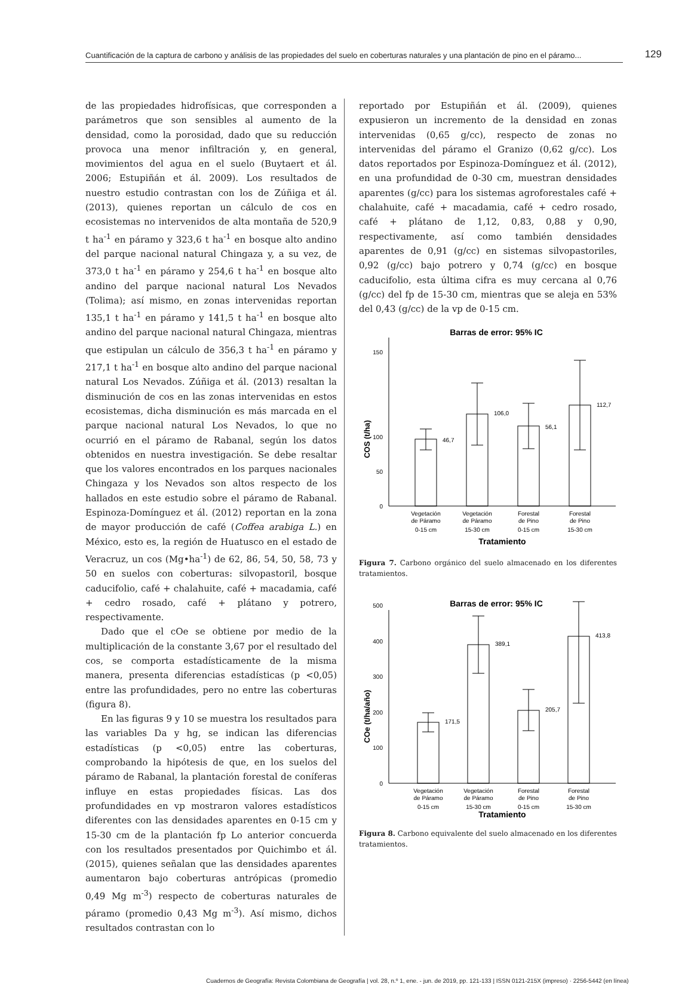Cuantificación de la captura de carbono y análisis de las propiedades del suelo en coberturas naturales y una plantación de pino en el páramo... 129
de las propiedades hidrofísicas, que corresponden a parámetros que son sensibles al aumento de la densidad, como la porosidad, dado que su reducción provoca una menor infiltración y, en general, movimientos del agua en el suelo (Buytaert et ál. 2006; Estupiñán et ál. 2009). Los resultados de nuestro estudio contrastan con los de Zúñiga et ál. (2013), quienes reportan un cálculo de cos en ecosistemas no intervenidos de alta montaña de 520,9 t ha<sup>-1</sup> en páramo y 323,6 t ha<sup>-1</sup> en bosque alto andino del parque nacional natural Chingaza y, a su vez, de 373,0 t ha<sup>-1</sup> en páramo y 254,6 t ha<sup>-1</sup> en bosque alto andino del parque nacional natural Los Nevados (Tolima); así mismo, en zonas intervenidas reportan 135,1 t ha<sup>-1</sup> en páramo y 141,5 t ha<sup>-1</sup> en bosque alto andino del parque nacional natural Chingaza, mientras que estipulan un cálculo de 356,3 t ha<sup>-1</sup> en páramo y 217,1 t ha<sup>-1</sup> en bosque alto andino del parque nacional natural Los Nevados. Zúñiga et ál. (2013) resaltan la disminución de cos en las zonas intervenidas en estos ecosistemas, dicha disminución es más marcada en el parque nacional natural Los Nevados, lo que no ocurrió en el páramo de Rabanal, según los datos obtenidos en nuestra investigación. Se debe resaltar que los valores encontrados en los parques nacionales Chingaza y los Nevados son altos respecto de los hallados en este estudio sobre el páramo de Rabanal. Espinoza-Domínguez et ál. (2012) reportan en la zona de mayor producción de café (Coffea arabiga L.) en México, esto es, la región de Huatusco en el estado de Veracruz, un cos (Mg•ha<sup>-1</sup>) de 62, 86, 54, 50, 58, 73 y 50 en suelos con coberturas: silvopastoril, bosque caducifolio, café + chalahuite, café + macadamia, café + cedro rosado, café + plátano y potrero, respectivamente.
Dado que el cOe se obtiene por medio de la multiplicación de la constante 3,67 por el resultado del cos, se comporta estadísticamente de la misma manera, presenta diferencias estadísticas (p <0,05) entre las profundidades, pero no entre las coberturas (figura 8).
En las figuras 9 y 10 se muestra los resultados para las variables Da y hg, se indican las diferencias estadísticas (p <0,05) entre las coberturas, comprobando la hipótesis de que, en los suelos del páramo de Rabanal, la plantación forestal de coníferas influye en estas propiedades físicas. Las dos profundidades en vp mostraron valores estadísticos diferentes con las densidades aparentes en 0-15 cm y 15-30 cm de la plantación fp Lo anterior concuerda con los resultados presentados por Quichimbo et ál. (2015), quienes señalan que las densidades aparentes aumentaron bajo coberturas antrópicas (promedio 0,49 Mg m<sup>-3</sup>) respecto de coberturas naturales de páramo (promedio 0,43 Mg m<sup>-3</sup>). Así mismo, dichos resultados contrastan con lo
reportado por Estupiñán et ál. (2009), quienes expusieron un incremento de la densidad en zonas intervenidas (0,65 g/cc), respecto de zonas no intervenidas del páramo el Granizo (0,62 g/cc). Los datos reportados por Espinoza-Domínguez et ál. (2012), en una profundidad de 0-30 cm, muestran densidades aparentes (g/cc) para los sistemas agroforestales café + chalahuite, café + macadamia, café + cedro rosado, café + plátano de 1,12, 0,83, 0,88 y 0,90, respectivamente, así como también densidades aparentes de 0,91 (g/cc) en sistemas silvopastoriles, 0,92 (g/cc) bajo potrero y 0,74 (g/cc) en bosque caducifolio, esta última cifra es muy cercana al 0,76 (g/cc) del fp de 15-30 cm, mientras que se aleja en 53% del 0,43 (g/cc) de la vp de 0-15 cm.
Barras de error: 95% IC
COS (t/ha)
0
50
100
150
46,7
106,0
56,1
112,7
Vegetación
de Páramo
0-15 cm
Vegetación
de Páramo
15-30 cm
Forestal
de Pino
0-15 cm
Forestal
de Pino
15-30 cm
Tratamiento
Figura 7. Carbono orgánico del suelo almacenado en los diferentes tratamientos.
Barras de error: 95% IC
COe (t/ha/año)
0
100
200
300
400
500
171,5
389,1
205,7
413,8
Vegetación
de Páramo
0-15 cm
Vegetación
de Páramo
15-30 cm
Forestal
de Pino
0-15 cm
Forestal
de Pino
15-30 cm
Tratamiento
Figura 8. Carbono equivalente del suelo almacenado en los diferentes tratamientos.
Cuadernos de Geografía: Revista Colombiana de Geografía | vol. 28, n.º 1, ene. - jun. de 2019, pp. 121-133 | ISSN 0121-215X (impreso) · 2256-5442 (en línea)